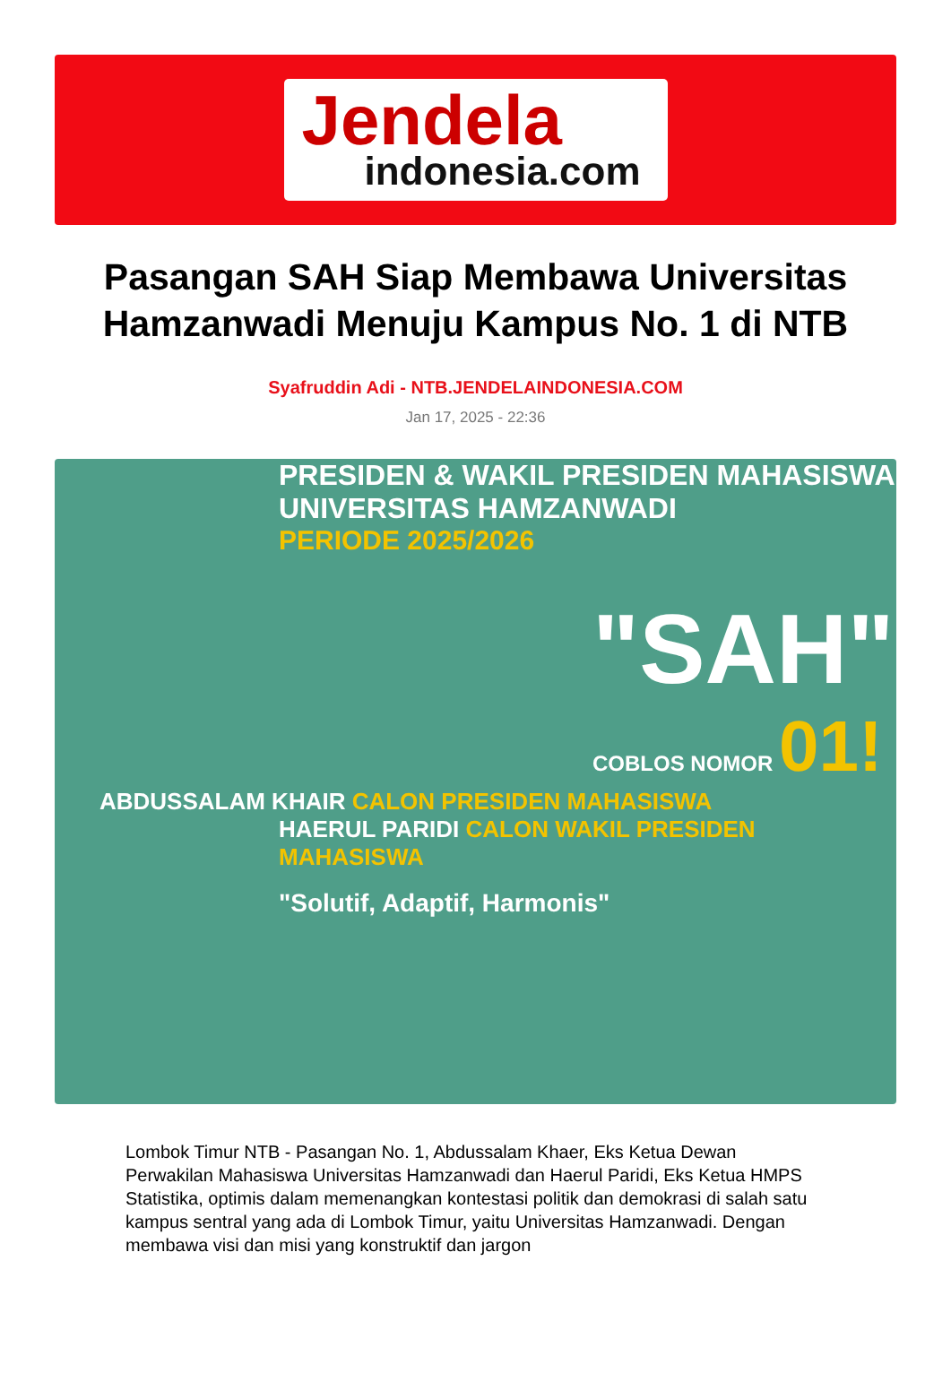Jendela
indonesia.com
Pasangan SAH Siap Membawa Universitas Hamzanwadi Menuju Kampus No. 1 di NTB
Syafruddin Adi - NTB.JENDELAINDONESIA.COM
Jan 17, 2025 - 22:36
PRESIDEN & WAKIL PRESIDEN MAHASISWA
UNIVERSITAS HAMZANWADI
PERIODE 2025/2026
"SAH"
COBLOS NOMOR 01!
ABDUSSALAM KHAIR CALON PRESIDEN MAHASISWA
HAERUL PARIDI CALON WAKIL PRESIDEN MAHASISWA
"Solutif, Adaptif, Harmonis"
Lombok Timur NTB - Pasangan No. 1, Abdussalam Khaer, Eks Ketua Dewan Perwakilan Mahasiswa Universitas Hamzanwadi dan Haerul Paridi, Eks Ketua HMPS Statistika, optimis dalam memenangkan kontestasi politik dan demokrasi di salah satu kampus sentral yang ada di Lombok Timur, yaitu Universitas Hamzanwadi. Dengan membawa visi dan misi yang konstruktif dan jargon